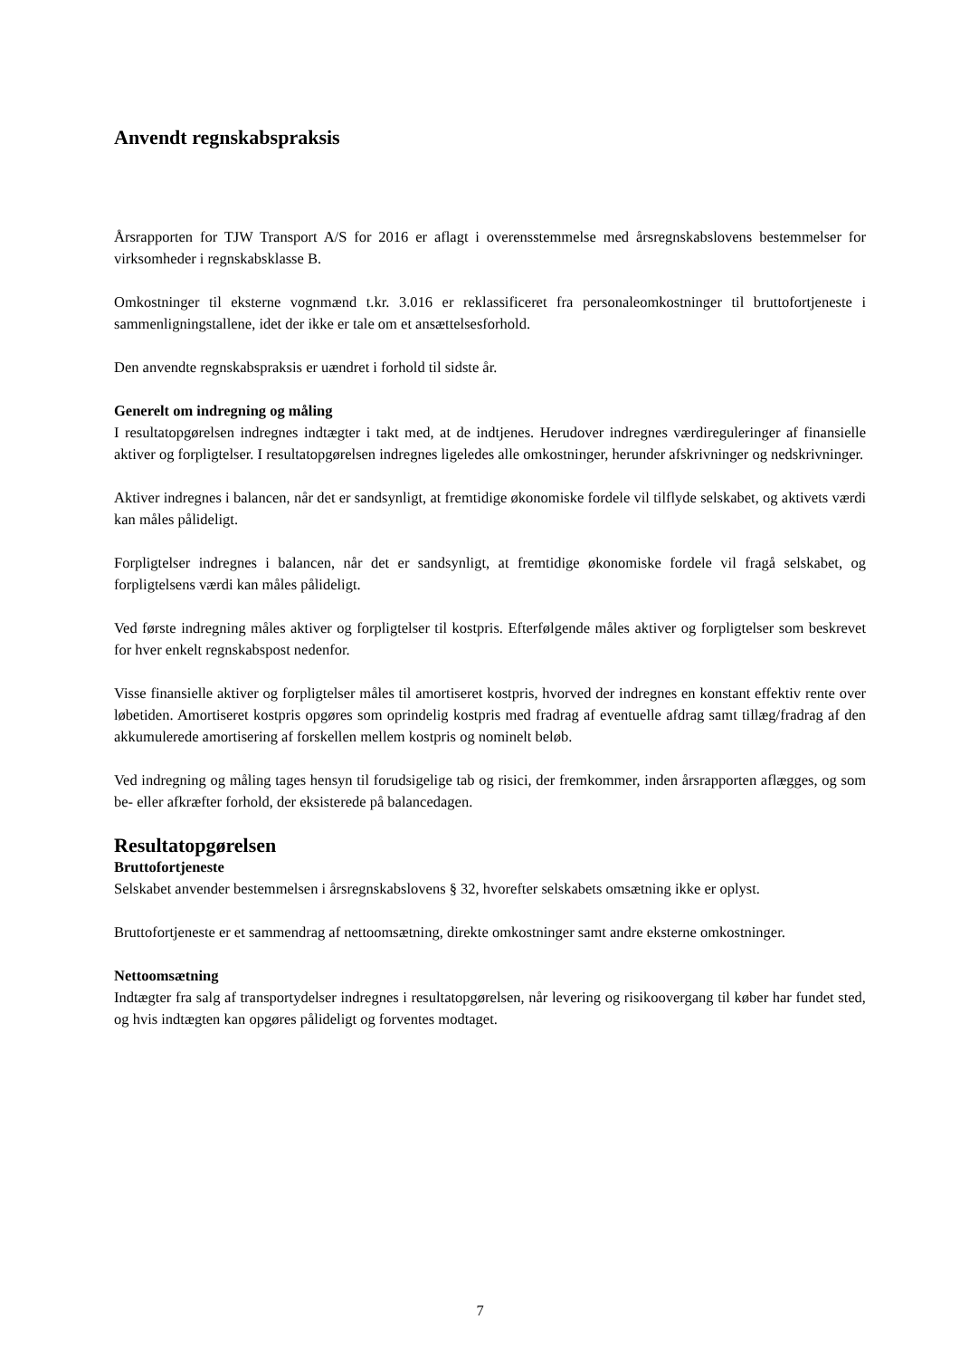Anvendt regnskabspraksis
Årsrapporten for TJW Transport A/S for 2016 er aflagt i overensstemmelse med årsregnskabslovens bestemmelser for virksomheder i regnskabsklasse B.
Omkostninger til eksterne vognmænd t.kr. 3.016 er reklassificeret fra personaleomkostninger til bruttofortjeneste i sammenligningstallene, idet der ikke er tale om et ansættelsesforhold.
Den anvendte regnskabspraksis er uændret i forhold til sidste år.
Generelt om indregning og måling
I resultatopgørelsen indregnes indtægter i takt med, at de indtjenes. Herudover indregnes værdireguleringer af finansielle aktiver og forpligtelser. I resultatopgørelsen indregnes ligeledes alle omkostninger, herunder afskrivninger og nedskrivninger.
Aktiver indregnes i balancen, når det er sandsynligt, at fremtidige økonomiske fordele vil tilflyde selskabet, og aktivets værdi kan måles pålideligt.
Forpligtelser indregnes i balancen, når det er sandsynligt, at fremtidige økonomiske fordele vil fragå selskabet, og forpligtelsens værdi kan måles pålideligt.
Ved første indregning måles aktiver og forpligtelser til kostpris. Efterfølgende måles aktiver og forpligtelser som beskrevet for hver enkelt regnskabspost nedenfor.
Visse finansielle aktiver og forpligtelser måles til amortiseret kostpris, hvorved der indregnes en konstant effektiv rente over løbetiden. Amortiseret kostpris opgøres som oprindelig kostpris med fradrag af eventuelle afdrag samt tillæg/fradrag af den akkumulerede amortisering af forskellen mellem kostpris og nominelt beløb.
Ved indregning og måling tages hensyn til forudsigelige tab og risici, der fremkommer, inden årsrapporten aflægges, og som be- eller afkræfter forhold, der eksisterede på balancedagen.
Resultatopgørelsen
Bruttofortjeneste
Selskabet anvender bestemmelsen i årsregnskabslovens § 32, hvorefter selskabets omsætning ikke er oplyst.
Bruttofortjeneste er et sammendrag af nettoomsætning, direkte omkostninger samt andre eksterne omkostninger.
Nettoomsætning
Indtægter fra salg af transportydelser indregnes i resultatopgørelsen, når levering og risikoovergang til køber har fundet sted, og hvis indtægten kan opgøres pålideligt og forventes modtaget.
7